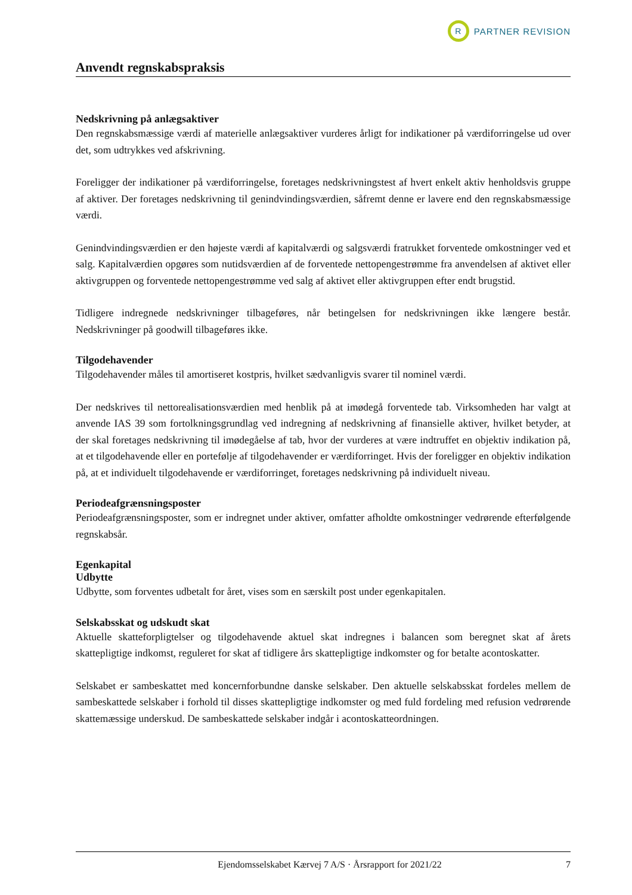R
PARTNER REVISION
Anvendt regnskabspraksis
Nedskrivning på anlægsaktiver
Den regnskabsmæssige værdi af materielle anlægsaktiver vurderes årligt for indikationer på værdiforringelse ud over det, som udtrykkes ved afskrivning.
Foreligger der indikationer på værdiforringelse, foretages nedskrivningstest af hvert enkelt aktiv henholdsvis gruppe af aktiver. Der foretages nedskrivning til genindvindingsværdien, såfremt denne er lavere end den regnskabsmæssige værdi.
Genindvindingsværdien er den højeste værdi af kapitalværdi og salgsværdi fratrukket forventede omkostninger ved et salg. Kapitalværdien opgøres som nutidsværdien af de forventede nettopengestrømme fra anvendelsen af aktivet eller aktivgruppen og forventede nettopengestrømme ved salg af aktivet eller aktivgruppen efter endt brugstid.
Tidligere indregnede nedskrivninger tilbageføres, når betingelsen for nedskrivningen ikke længere består. Nedskrivninger på goodwill tilbageføres ikke.
Tilgodehavender
Tilgodehavender måles til amortiseret kostpris, hvilket sædvanligvis svarer til nominel værdi.
Der nedskrives til nettorealisationsværdien med henblik på at imødegå forventede tab. Virksomheden har valgt at anvende IAS 39 som fortolkningsgrundlag ved indregning af nedskrivning af finansielle aktiver, hvilket betyder, at der skal foretages nedskrivning til imødegåelse af tab, hvor der vurderes at være indtruffet en objektiv indikation på, at et tilgodehavende eller en portefølje af tilgodehavender er værdiforringet. Hvis der foreligger en objektiv indikation på, at et individuelt tilgodehavende er værdiforringet, foretages nedskrivning på individuelt niveau.
Periodeafgrænsningsposter
Periodeafgrænsningsposter, som er indregnet under aktiver, omfatter afholdte omkostninger vedrørende efterfølgende regnskabsår.
Egenkapital
Udbytte
Udbytte, som forventes udbetalt for året, vises som en særskilt post under egenkapitalen.
Selskabsskat og udskudt skat
Aktuelle skatteforpligtelser og tilgodehavende aktuel skat indregnes i balancen som beregnet skat af årets skattepligtige indkomst, reguleret for skat af tidligere års skattepligtige indkomster og for betalte acontoskatter.
Selskabet er sambeskattet med koncernforbundne danske selskaber. Den aktuelle selskabsskat fordeles mellem de sambeskattede selskaber i forhold til disses skattepligtige indkomster og med fuld fordeling med refusion vedrørende skattemæssige underskud. De sambeskattede selskaber indgår i acontoskatteordningen.
Ejendomsselskabet Kærvej 7 A/S · Årsrapport for 2021/22 7